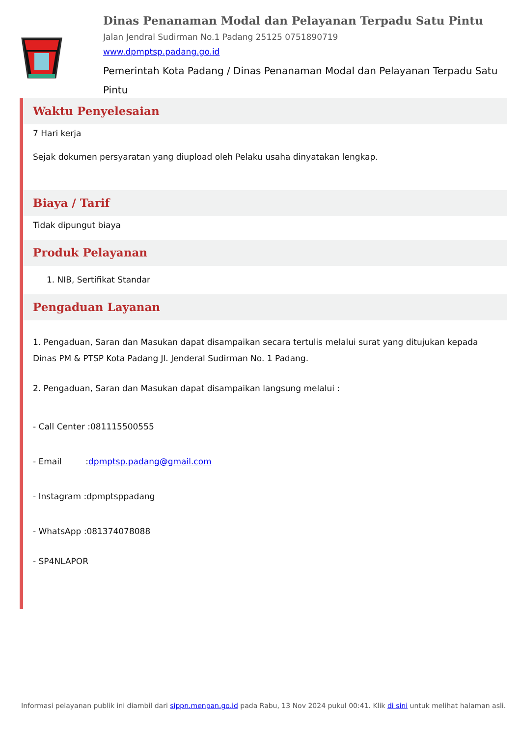Dinas Penanaman Modal dan Pelayanan Terpadu Satu Pintu
Jalan Jendral Sudirman No.1 Padang 25125 0751890719
www.dpmptsp.padang.go.id
Pemerintah Kota Padang / Dinas Penanaman Modal dan Pelayanan Terpadu Satu Pintu
Waktu Penyelesaian
7 Hari kerja
Sejak dokumen persyaratan yang diupload oleh Pelaku usaha dinyatakan lengkap.
Biaya / Tarif
Tidak dipungut biaya
Produk Pelayanan
1. NIB, Sertifikat Standar
Pengaduan Layanan
1. Pengaduan, Saran dan Masukan dapat disampaikan secara tertulis melalui surat yang ditujukan kepada Dinas PM & PTSP Kota Padang Jl. Jenderal Sudirman No. 1 Padang.
2. Pengaduan, Saran dan Masukan dapat disampaikan langsung melalui :
- Call Center :081115500555
- Email :dpmptsp.padang@gmail.com
- Instagram :dpmptsppadang
- WhatsApp :081374078088
- SP4NLAPOR
Informasi pelayanan publik ini diambil dari sippn.menpan.go.id pada Rabu, 13 Nov 2024 pukul 00:41. Klik di sini untuk melihat halaman asli.